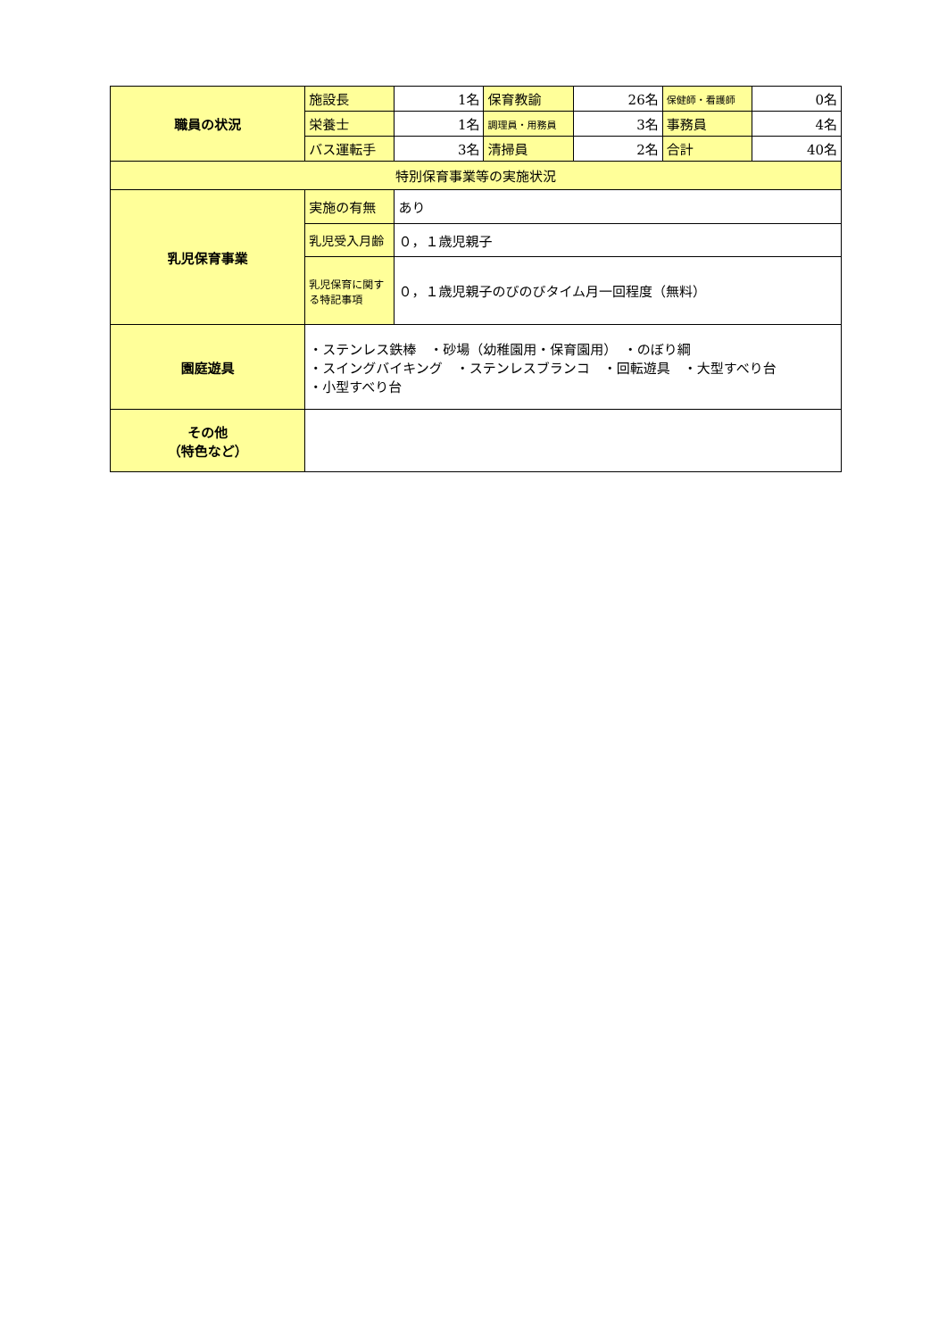| 職員の状況 | 施設長 | 1名 | 保育教諭 | 26名 | 保健師・看護師 | 0名 |
| | 栄養士 | 1名 | 調理員・用務員 | 3名 | 事務員 | 4名 |
| | バス運転手 | 3名 | 清掃員 | 2名 | 合計 | 40名 |
| 特別保育事業等の実施状況 | | | | | | |
| 乳児保育事業 | 実施の有無 | あり | | | | |
| | 乳児受入月齢 | ０，１歳児親子 | | | | |
| | 乳児保育に関する特記事項 | ０，１歳児親子のびのびタイム月一回程度（無料） | | | | |
| 園庭遊具 | ・ステンレス鉄棒 ・砂場（幼稚園用・保育園用） ・のぼり綱 ・スイングバイキング ・ステンレスブランコ ・回転遊具 ・大型すべり台 ・小型すべり台 | | | | | |
| その他 （特色など） | | | | | | |